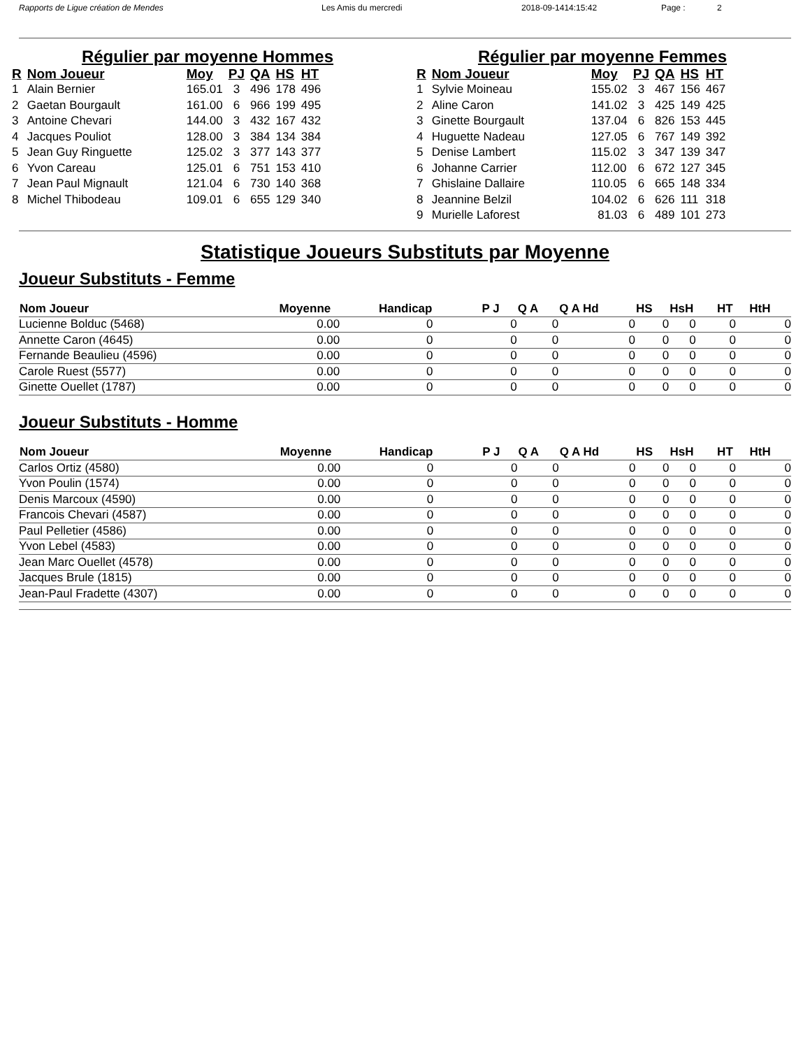Rapports de Ligue création de Mendes Les Amis du mercredi 2018-09-1414:15:42 Page : 2
Régulier par moyenne Hommes
| R | Nom Joueur | Moy | PJ | QA | HS | HT |
| --- | --- | --- | --- | --- | --- | --- |
| 1 | Alain Bernier | 165.01 | 3 | 496 | 178 | 496 |
| 2 | Gaetan Bourgault | 161.00 | 6 | 966 | 199 | 495 |
| 3 | Antoine Chevari | 144.00 | 3 | 432 | 167 | 432 |
| 4 | Jacques Pouliot | 128.00 | 3 | 384 | 134 | 384 |
| 5 | Jean Guy Ringuette | 125.02 | 3 | 377 | 143 | 377 |
| 6 | Yvon Careau | 125.01 | 6 | 751 | 153 | 410 |
| 7 | Jean Paul Mignault | 121.04 | 6 | 730 | 140 | 368 |
| 8 | Michel Thibodeau | 109.01 | 6 | 655 | 129 | 340 |
Régulier par moyenne Femmes
| R | Nom Joueur | Moy | PJ | QA | HS | HT |
| --- | --- | --- | --- | --- | --- | --- |
| 1 | Sylvie Moineau | 155.02 | 3 | 467 | 156 | 467 |
| 2 | Aline Caron | 141.02 | 3 | 425 | 149 | 425 |
| 3 | Ginette Bourgault | 137.04 | 6 | 826 | 153 | 445 |
| 4 | Huguette Nadeau | 127.05 | 6 | 767 | 149 | 392 |
| 5 | Denise Lambert | 115.02 | 3 | 347 | 139 | 347 |
| 6 | Johanne Carrier | 112.00 | 6 | 672 | 127 | 345 |
| 7 | Ghislaine Dallaire | 110.05 | 6 | 665 | 148 | 334 |
| 8 | Jeannine Belzil | 104.02 | 6 | 626 | 111 | 318 |
| 9 | Murielle Laforest | 81.03 | 6 | 489 | 101 | 273 |
Statistique Joueurs Substituts par Moyenne
Joueur Substituts - Femme
| Nom Joueur | Moyenne | Handicap | P J | Q A | Q A Hd | HS | HsH | HT | HtH |
| --- | --- | --- | --- | --- | --- | --- | --- | --- | --- |
| Lucienne Bolduc (5468) | 0.00 | 0 | 0 | 0 | 0 | 0 | 0 | 0 | 0 |
| Annette Caron (4645) | 0.00 | 0 | 0 | 0 | 0 | 0 | 0 | 0 | 0 |
| Fernande Beaulieu (4596) | 0.00 | 0 | 0 | 0 | 0 | 0 | 0 | 0 | 0 |
| Carole Ruest (5577) | 0.00 | 0 | 0 | 0 | 0 | 0 | 0 | 0 | 0 |
| Ginette Ouellet (1787) | 0.00 | 0 | 0 | 0 | 0 | 0 | 0 | 0 | 0 |
Joueur Substituts - Homme
| Nom Joueur | Moyenne | Handicap | P J | Q A | Q A Hd | HS | HsH | HT | HtH |
| --- | --- | --- | --- | --- | --- | --- | --- | --- | --- |
| Carlos Ortiz (4580) | 0.00 | 0 | 0 | 0 | 0 | 0 | 0 | 0 | 0 |
| Yvon Poulin (1574) | 0.00 | 0 | 0 | 0 | 0 | 0 | 0 | 0 | 0 |
| Denis Marcoux (4590) | 0.00 | 0 | 0 | 0 | 0 | 0 | 0 | 0 | 0 |
| Francois Chevari (4587) | 0.00 | 0 | 0 | 0 | 0 | 0 | 0 | 0 | 0 |
| Paul Pelletier (4586) | 0.00 | 0 | 0 | 0 | 0 | 0 | 0 | 0 | 0 |
| Yvon Lebel (4583) | 0.00 | 0 | 0 | 0 | 0 | 0 | 0 | 0 | 0 |
| Jean Marc Ouellet (4578) | 0.00 | 0 | 0 | 0 | 0 | 0 | 0 | 0 | 0 |
| Jacques Brule (1815) | 0.00 | 0 | 0 | 0 | 0 | 0 | 0 | 0 | 0 |
| Jean-Paul Fradette (4307) | 0.00 | 0 | 0 | 0 | 0 | 0 | 0 | 0 | 0 |